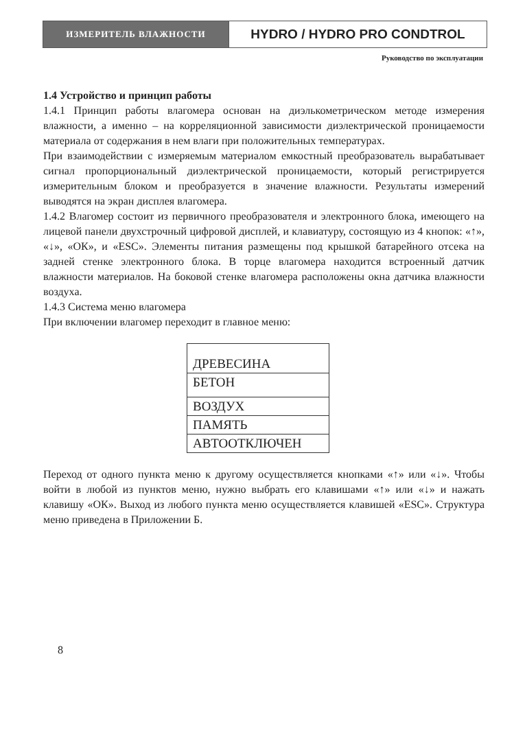ИЗМЕРИТЕЛЬ ВЛАЖНОСТИ
HYDRO / HYDRO PRO CONDTROL
Руководство по эксплуатации
1.4 Устройство и принцип работы
1.4.1 Принцип работы влагомера основан на диэлькометрическом методе измерения влажности, а именно – на корреляционной зависимости диэлектрической проницаемости материала от содержания в нем влаги при положительных температурах.
При взаимодействии с измеряемым материалом емкостный преобразователь вырабатывает сигнал пропорциональный диэлектрической проницаемости, который регистрируется измерительным блоком и преобразуется в значение влажности. Результаты измерений выводятся на экран дисплея влагомера.
1.4.2 Влагомер состоит из первичного преобразователя и электронного блока, имеющего на лицевой панели двухстрочный цифровой дисплей, и клавиатуру, состоящую из 4 кнопок: «↑», «↓», «ОК», и «ESC». Элементы питания размещены под крышкой батарейного отсека на задней стенке электронного блока. В торце влагомера находится встроенный датчик влажности материалов. На боковой стенке влагомера расположены окна датчика влажности воздуха.
1.4.3 Система меню влагомера
При включении влагомер переходит в главное меню:
ДРЕВЕСИНА
БЕТОН
ВОЗДУХ
ПАМЯТЬ
АВТООТКЛЮЧЕН
Переход от одного пункта меню к другому осуществляется кнопками «↑» или «↓». Чтобы войти в любой из пунктов меню, нужно выбрать его клавишами «↑» или «↓» и нажать клавишу «ОК». Выход из любого пункта меню осуществляется клавишей «ESC». Структура меню приведена в Приложении Б.
8